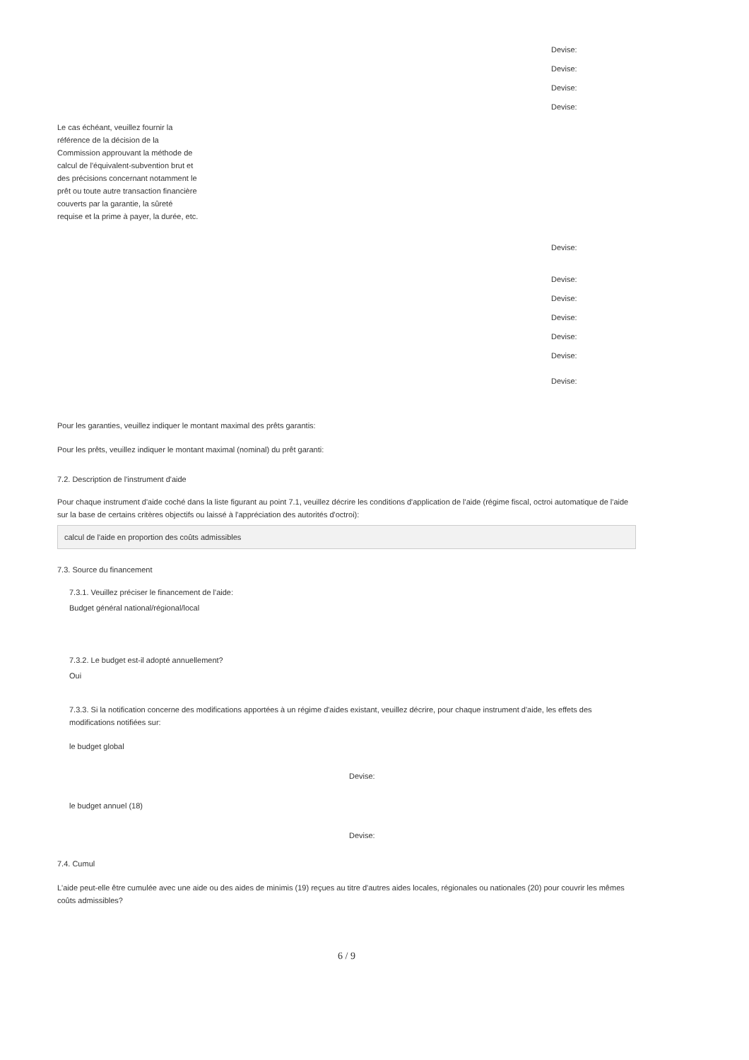Devise:
Devise:
Devise:
Devise:
Le cas échéant, veuillez fournir la référence de la décision de la Commission approuvant la méthode de calcul de l'équivalent-subvention brut et des précisions concernant notamment le prêt ou toute autre transaction financière couverts par la garantie, la sûreté requise et la prime à payer, la durée, etc.
Devise:
Devise:
Devise:
Devise:
Devise:
Devise:
Devise:
Pour les garanties, veuillez indiquer le montant maximal des prêts garantis:
Pour les prêts, veuillez indiquer le montant maximal (nominal) du prêt garanti:
7.2. Description de l'instrument d'aide
Pour chaque instrument d'aide coché dans la liste figurant au point 7.1, veuillez décrire les conditions d'application de l'aide (régime fiscal, octroi automatique de l'aide sur la base de certains critères objectifs ou laissé à l'appréciation des autorités d'octroi):
calcul de l'aide en proportion des coûts admissibles
7.3. Source du financement
7.3.1. Veuillez préciser le financement de l'aide:
Budget général national/régional/local
7.3.2. Le budget est-il adopté annuellement?
Oui
7.3.3. Si la notification concerne des modifications apportées à un régime d'aides existant, veuillez décrire, pour chaque instrument d'aide, les effets des modifications notifiées sur:
le budget global
Devise:
le budget annuel (18)
Devise:
7.4. Cumul
L'aide peut-elle être cumulée avec une aide ou des aides de minimis (19) reçues au titre d'autres aides locales, régionales ou nationales (20) pour couvrir les mêmes coûts admissibles?
6 / 9